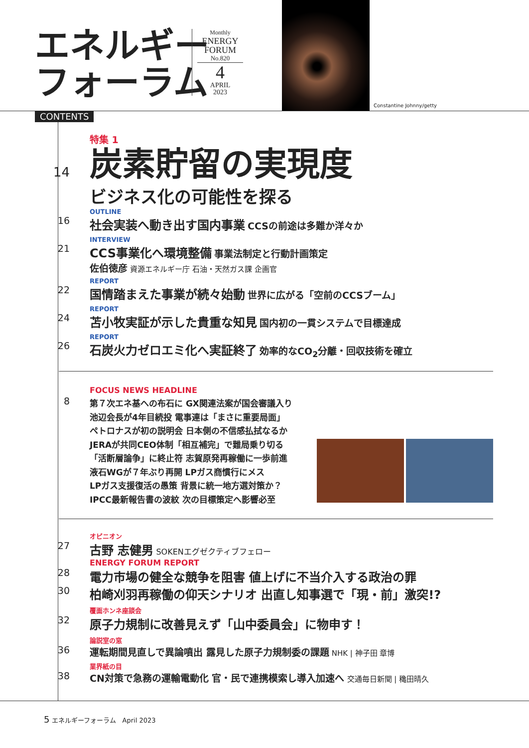エネルギー
フォーラム
Monthly
ENERGY
FORUM
No.820
4
APRIL
2023
Constantine Johnny/getty
CONTENTS
14
特集 1
炭素貯留の実現度
ビジネス化の可能性を探る
16
OUTLINE
社会実装へ動き出す国内事業 CCSの前途は多難か洋々か
21
INTERVIEW
CCS事業化へ環境整備 事業法制定と行動計画策定
佐伯徳彦 資源エネルギー庁 石油・天然ガス課 企画官
22
REPORT
国情踏まえた事業が続々始動 世界に広がる「空前のCCSブーム」
24
REPORT
苫小牧実証が示した貴重な知見 国内初の一貫システムで目標達成
26
REPORT
石炭火力ゼロエミ化へ実証終了 効率的なCO<sub>2</sub>分離・回収技術を確立
8
FOCUS NEWS HEADLINE
第７次エネ基への布石に GX関連法案が国会審議入り
池辺会長が4年目続投 電事連は「まさに重要局面」
ペトロナスが初の説明会 日本側の不信感払拭なるか
JERAが共同CEO体制「相互補完」で難局乗り切る
「活断層論争」に終止符 志賀原発再稼働に一歩前進
液石WGが７年ぶり再開 LPガス商慣行にメス
LPガス支援復活の愚策 背景に統一地方選対策か？
IPCC最新報告書の波紋 次の目標策定へ影響必至
27
オピニオン
古野 志健男 SOKENエグゼクティブフェロー
28
ENERGY FORUM REPORT
電力市場の健全な競争を阻害 値上げに不当介入する政治の罪
30
柏崎刈羽再稼働の仰天シナリオ 出直し知事選で「現・前」激突!?
32
覆面ホンネ座談会
原子力規制に改善見えず「山中委員会」に物申す！
36
論説室の窓
運転期間見直しで異論噴出 露見した原子力規制委の課題 NHK | 神子田 章博
38
業界紙の目
CN対策で急務の運輸電動化 官・民で連携模索し導入加速へ 交通毎日新聞 | 穐田晴久
5 エネルギーフォーラム　April 2023